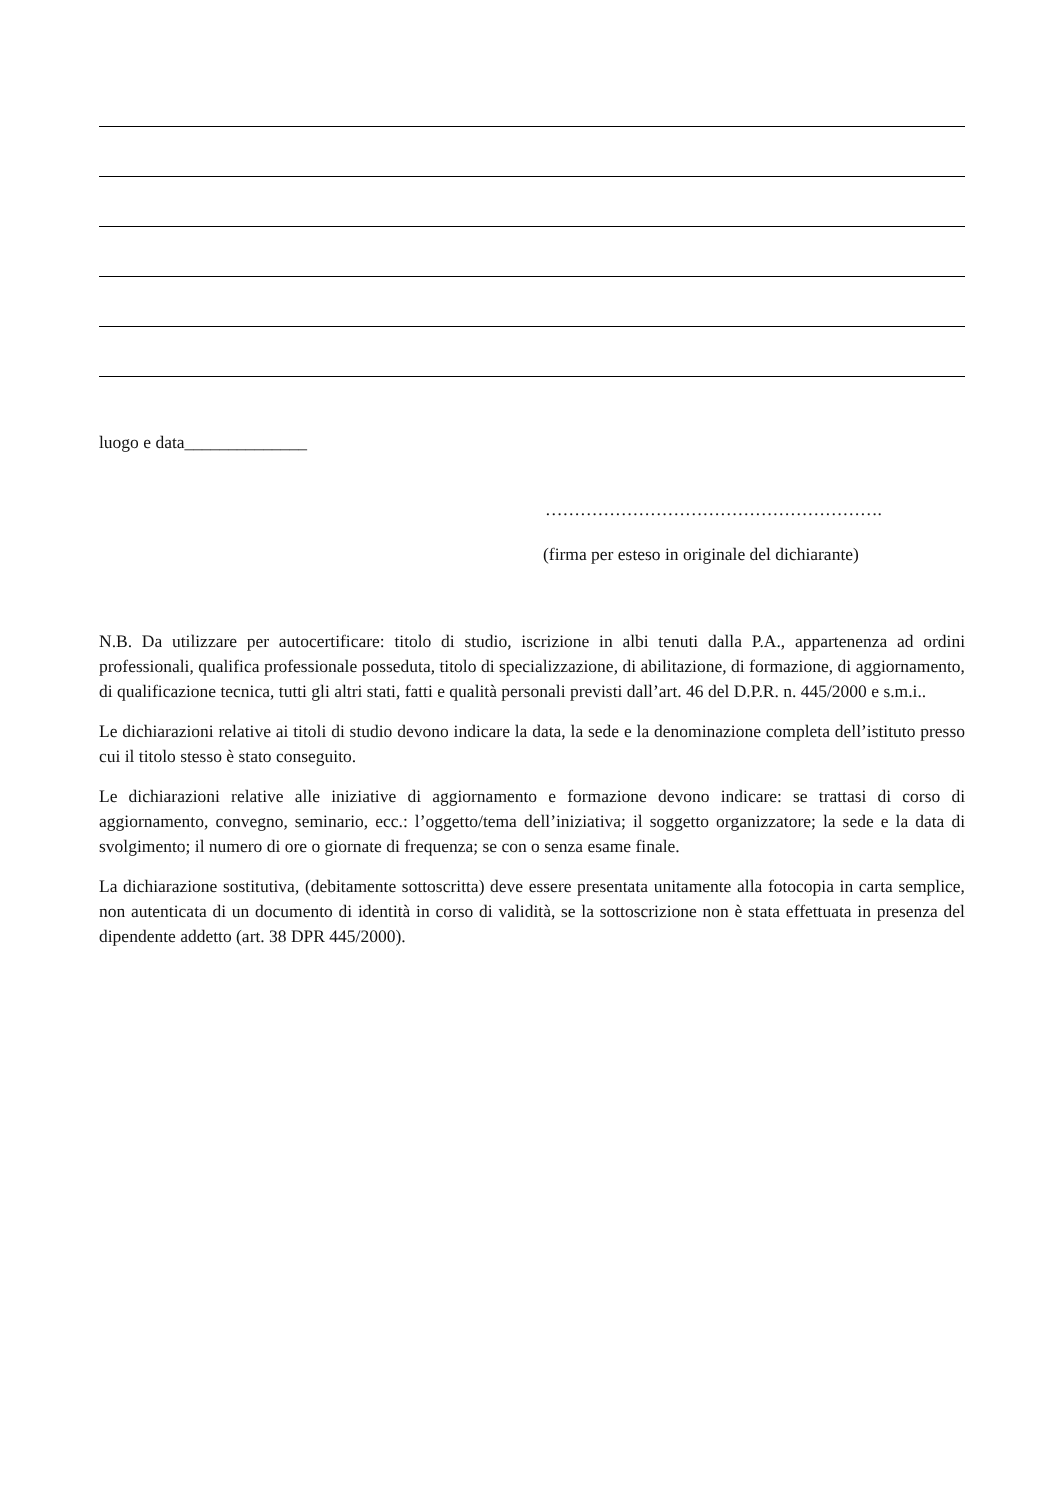luogo e data______________
………………………………………………….
(firma per esteso in originale del dichiarante)
N.B. Da utilizzare per autocertificare: titolo di studio, iscrizione in albi tenuti dalla P.A., appartenenza ad ordini professionali, qualifica professionale posseduta, titolo di specializzazione, di abilitazione, di formazione, di aggiornamento, di qualificazione tecnica, tutti gli altri stati, fatti e qualità personali previsti dall’art. 46 del D.P.R. n. 445/2000 e s.m.i..
Le dichiarazioni relative ai titoli di studio devono indicare la data, la sede e la denominazione completa dell’istituto presso cui il titolo stesso è stato conseguito.
Le dichiarazioni relative alle iniziative di aggiornamento e formazione devono indicare: se trattasi di corso di aggiornamento, convegno, seminario, ecc.: l’oggetto/tema dell’iniziativa; il soggetto organizzatore; la sede e la data di svolgimento; il numero di ore o giornate di frequenza; se con o senza esame finale.
La dichiarazione sostitutiva, (debitamente sottoscritta) deve essere presentata unitamente alla fotocopia in carta semplice, non autenticata di un documento di identità in corso di validità, se la sottoscrizione non è stata effettuata in presenza del dipendente addetto (art. 38 DPR 445/2000).